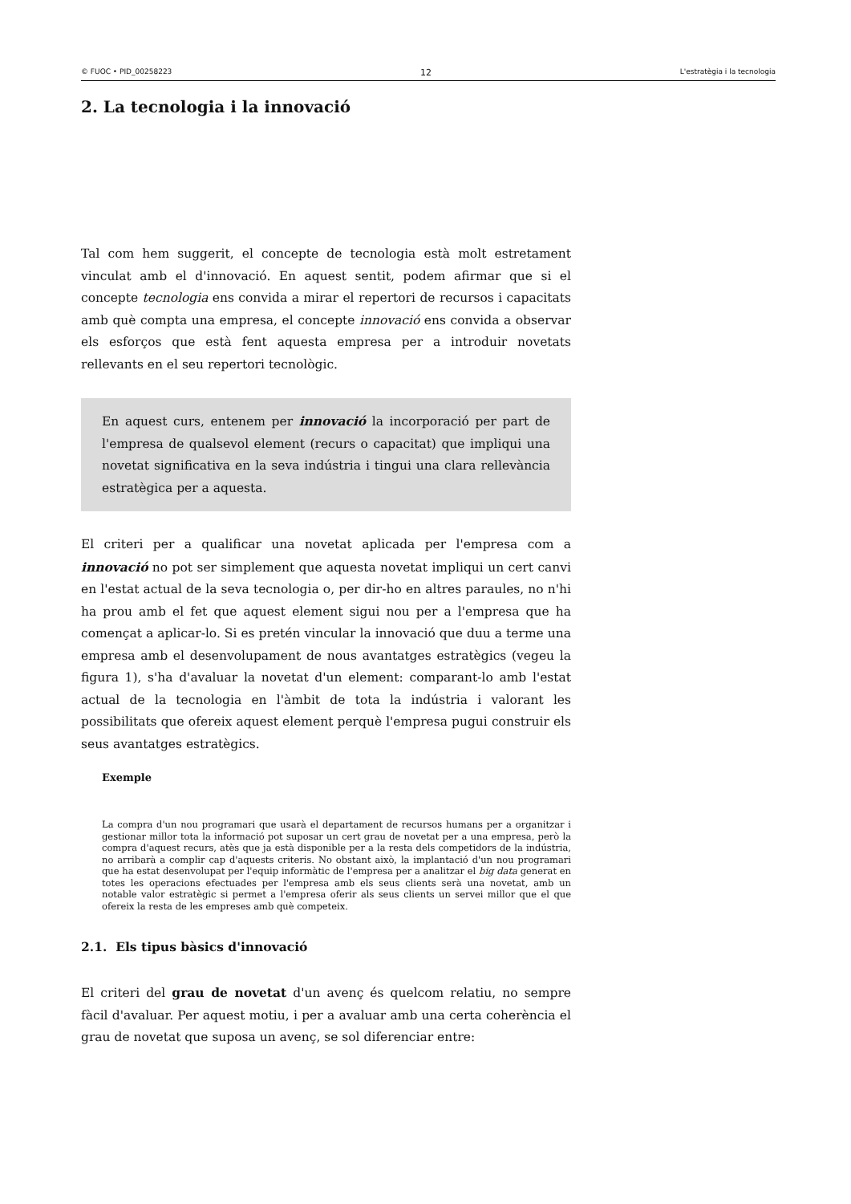© FUOC • PID_00258223 12 L'estratègia i la tecnologia
2. La tecnologia i la innovació
Tal com hem suggerit, el concepte de tecnologia està molt estretament vinculat amb el d'innovació. En aquest sentit, podem afirmar que si el concepte tecnologia ens convida a mirar el repertori de recursos i capacitats amb què compta una empresa, el concepte innovació ens convida a observar els esforços que està fent aquesta empresa per a introduir novetats rellevants en el seu repertori tecnològic.
En aquest curs, entenem per innovació la incorporació per part de l'empresa de qualsevol element (recurs o capacitat) que impliqui una novetat significativa en la seva indústria i tingui una clara rellevància estratègica per a aquesta.
El criteri per a qualificar una novetat aplicada per l'empresa com a innovació no pot ser simplement que aquesta novetat impliqui un cert canvi en l'estat actual de la seva tecnologia o, per dir-ho en altres paraules, no n'hi ha prou amb el fet que aquest element sigui nou per a l'empresa que ha començat a aplicar-lo. Si es pretén vincular la innovació que duu a terme una empresa amb el desenvolupament de nous avantatges estratègics (vegeu la figura 1), s'ha d'avaluar la novetat d'un element: comparant-lo amb l'estat actual de la tecnologia en l'àmbit de tota la indústria i valorant les possibilitats que ofereix aquest element perquè l'empresa pugui construir els seus avantatges estratègics.
Exemple
La compra d'un nou programari que usarà el departament de recursos humans per a organitzar i gestionar millor tota la informació pot suposar un cert grau de novetat per a una empresa, però la compra d'aquest recurs, atès que ja està disponible per a la resta dels competidors de la indústria, no arribarà a complir cap d'aquests criteris. No obstant això, la implantació d'un nou programari que ha estat desenvolupat per l'equip informàtic de l'empresa per a analitzar el big data generat en totes les operacions efectuades per l'empresa amb els seus clients serà una novetat, amb un notable valor estratègic si permet a l'empresa oferir als seus clients un servei millor que el que ofereix la resta de les empreses amb què competeix.
2.1. Els tipus bàsics d'innovació
El criteri del grau de novetat d'un avenç és quelcom relatiu, no sempre fàcil d'avaluar. Per aquest motiu, i per a avaluar amb una certa coherència el grau de novetat que suposa un avenç, se sol diferenciar entre: